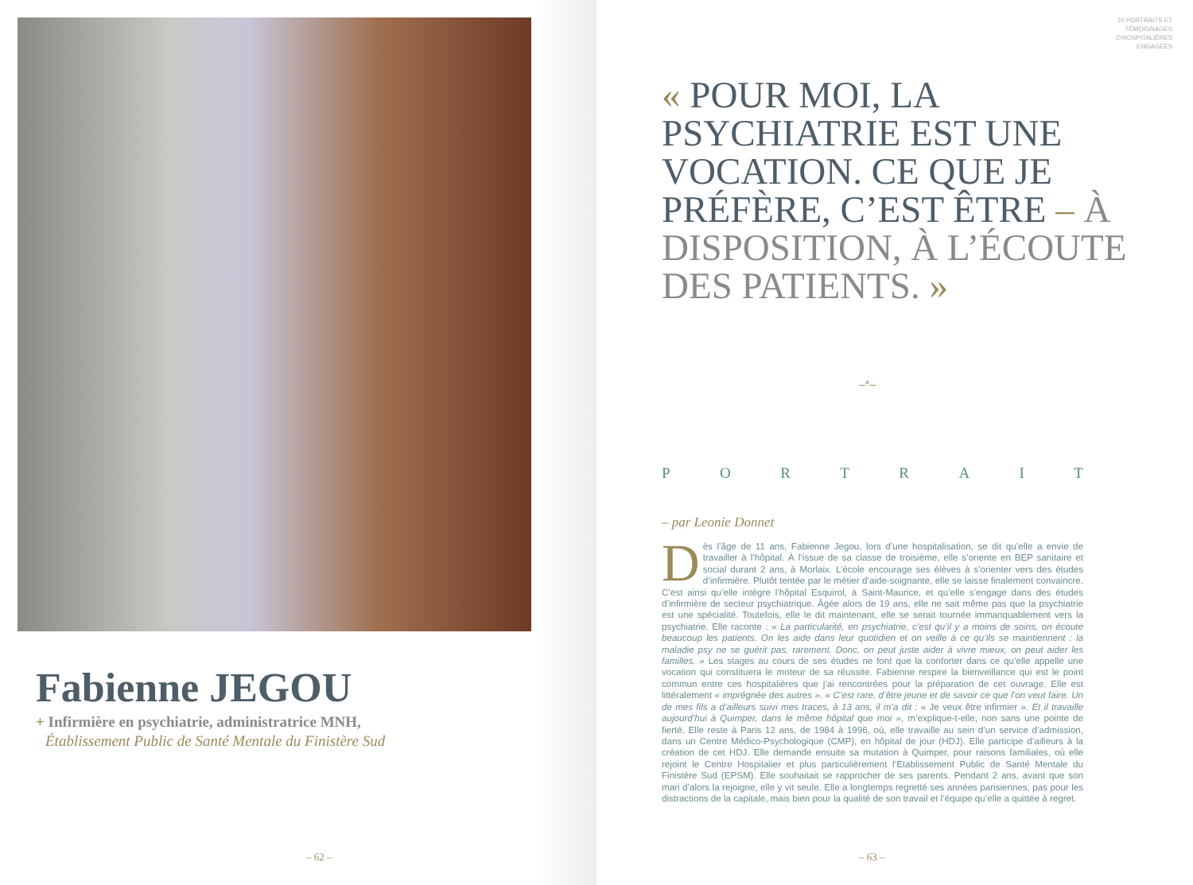Fabienne JEGOU
+ Infirmière en psychiatrie, administratrice MNH,
Établissement Public de Santé Mentale du Finistère Sud
– 62 –
10 PORTRAITS ET
TÉMOIGNAGES
D’HOSPITALIÈRES
ENGAGÉES
« POUR MOI, LA PSYCHIATRIE EST UNE VOCATION. CE QUE JE PRÉFÈRE, C’EST ÊTRE – À DISPOSITION, À L’ÉCOUTE DES PATIENTS. »
–*–
PORTRAIT
– par Leonie Donnet
Dès l’âge de 11 ans, Fabienne Jegou, lors d’une hospitalisation, se dit qu’elle a envie de travailler à l’hôpital. À l’issue de sa classe de troisième, elle s’oriente en BEP sanitaire et social durant 2 ans, à Morlaix. L’école encourage ses élèves à s’orienter vers des études d’infirmière. Plutôt tentée par le métier d’aide-soignante, elle se laisse finalement convaincre. C’est ainsi qu’elle intègre l’hôpital Esquirol, à Saint-Maurice, et qu’elle s’engage dans des études d’infirmière de secteur psychiatrique. Âgée alors de 19 ans, elle ne sait même pas que la psychiatrie est une spécialité. Toutefois, elle le dit maintenant, elle se serait tournée immanquablement vers la psychiatrie. Elle raconte : « La particularité, en psychiatrie, c’est qu’il y a moins de soins, on écoute beaucoup les patients. On les aide dans leur quotidien et on veille à ce qu’ils se maintiennent : la maladie psy ne se guérit pas, rarement. Donc, on peut juste aider à vivre mieux, on peut aider les familles. » Les stages au cours de ses études ne font que la conforter dans ce qu’elle appelle une vocation qui constituera le moteur de sa réussite. Fabienne respire la bienveillance qui est le point commun entre ces hospitalières que j’ai rencontrées pour la préparation de cet ouvrage. Elle est littéralement « imprégnée des autres ». « C’est rare, d’être jeune et de savoir ce que l’on veut faire. Un de mes fils a d’ailleurs suivi mes traces, à 13 ans, il m’a dit : « Je veux être infirmier ». Et il travaille aujourd’hui à Quimper, dans le même hôpital que moi », m’explique-t-elle, non sans une pointe de fierté. Elle reste à Paris 12 ans, de 1984 à 1996, où, elle travaille au sein d’un service d’admission, dans un Centre Médico-Psychologique (CMP), en hôpital de jour (HDJ). Elle participe d’ailleurs à la création de cet HDJ. Elle demande ensuite sa mutation à Quimper, pour raisons familiales, où elle rejoint le Centre Hospitalier et plus particulièrement l’Etablissement Public de Santé Mentale du Finistère Sud (EPSM). Elle souhaitait se rapprocher de ses parents. Pendant 2 ans, avant que son mari d’alors la rejoigne, elle y vit seule. Elle a longtemps regretté ses années parisiennes, pas pour les distractions de la capitale, mais bien pour la qualité de son travail et l’équipe qu’elle a quittée à regret.
– 63 –